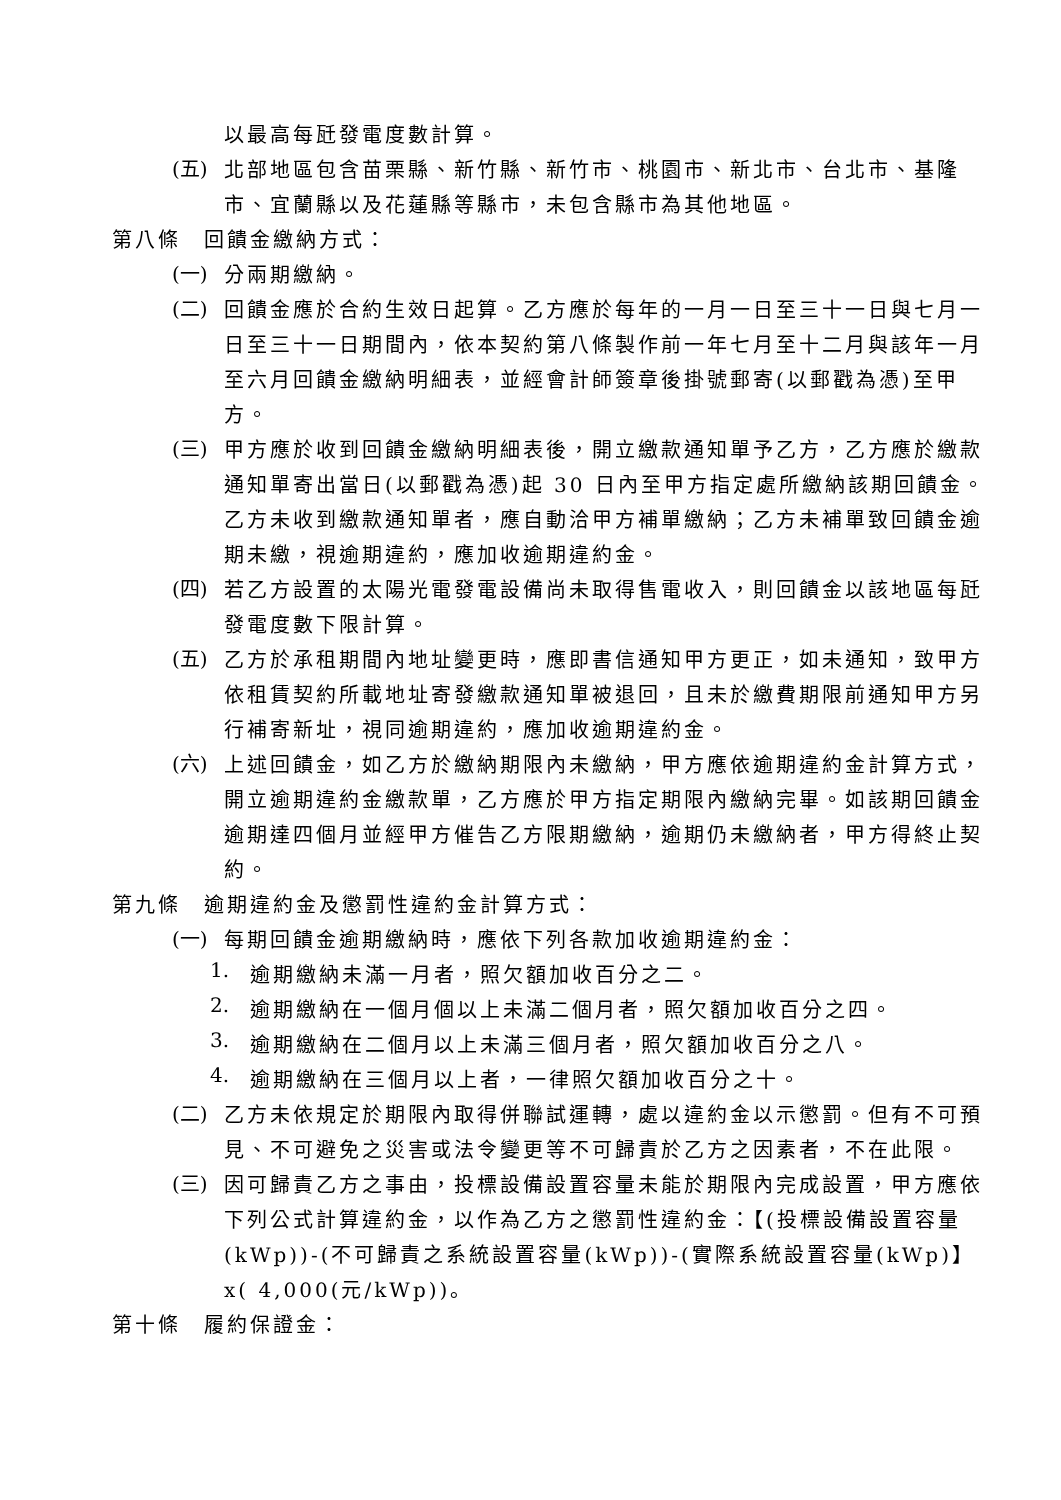以最高每瓩發電度數計算。
(五)
北部地區包含苗栗縣、新竹縣、新竹市、桃園市、新北市、台北市、基隆市、宜蘭縣以及花蓮縣等縣市，未包含縣市為其他地區。
第八條　回饋金繳納方式：
(一)
分兩期繳納。
(二)
回饋金應於合約生效日起算。乙方應於每年的一月一日至三十一日與七月一日至三十一日期間內，依本契約第八條製作前一年七月至十二月與該年一月至六月回饋金繳納明細表，並經會計師簽章後掛號郵寄(以郵戳為憑)至甲方。
(三)
甲方應於收到回饋金繳納明細表後，開立繳款通知單予乙方，乙方應於繳款通知單寄出當日(以郵戳為憑)起 30 日內至甲方指定處所繳納該期回饋金。乙方未收到繳款通知單者，應自動洽甲方補單繳納；乙方未補單致回饋金逾期未繳，視逾期違約，應加收逾期違約金。
(四)
若乙方設置的太陽光電發電設備尚未取得售電收入，則回饋金以該地區每瓩發電度數下限計算。
(五)
乙方於承租期間內地址變更時，應即書信通知甲方更正，如未通知，致甲方依租賃契約所載地址寄發繳款通知單被退回，且未於繳費期限前通知甲方另行補寄新址，視同逾期違約，應加收逾期違約金。
(六)
上述回饋金，如乙方於繳納期限內未繳納，甲方應依逾期違約金計算方式，開立逾期違約金繳款單，乙方應於甲方指定期限內繳納完畢。如該期回饋金逾期達四個月並經甲方催告乙方限期繳納，逾期仍未繳納者，甲方得終止契約。
第九條　逾期違約金及懲罰性違約金計算方式：
(一)
每期回饋金逾期繳納時，應依下列各款加收逾期違約金：
1.
逾期繳納未滿一月者，照欠額加收百分之二。
2.
逾期繳納在一個月個以上未滿二個月者，照欠額加收百分之四。
3.
逾期繳納在二個月以上未滿三個月者，照欠額加收百分之八。
4.
逾期繳納在三個月以上者，一律照欠額加收百分之十。
(二)
乙方未依規定於期限內取得併聯試運轉，處以違約金以示懲罰。但有不可預見、不可避免之災害或法令變更等不可歸責於乙方之因素者，不在此限。
(三)
因可歸責乙方之事由，投標設備設置容量未能於期限內完成設置，甲方應依下列公式計算違約金，以作為乙方之懲罰性違約金：【(投標設備設置容量(kWp))-(不可歸責之系統設置容量(kWp))-(實際系統設置容量(kWp)】x( 4,000(元/kWp))。
第十條　履約保證金：